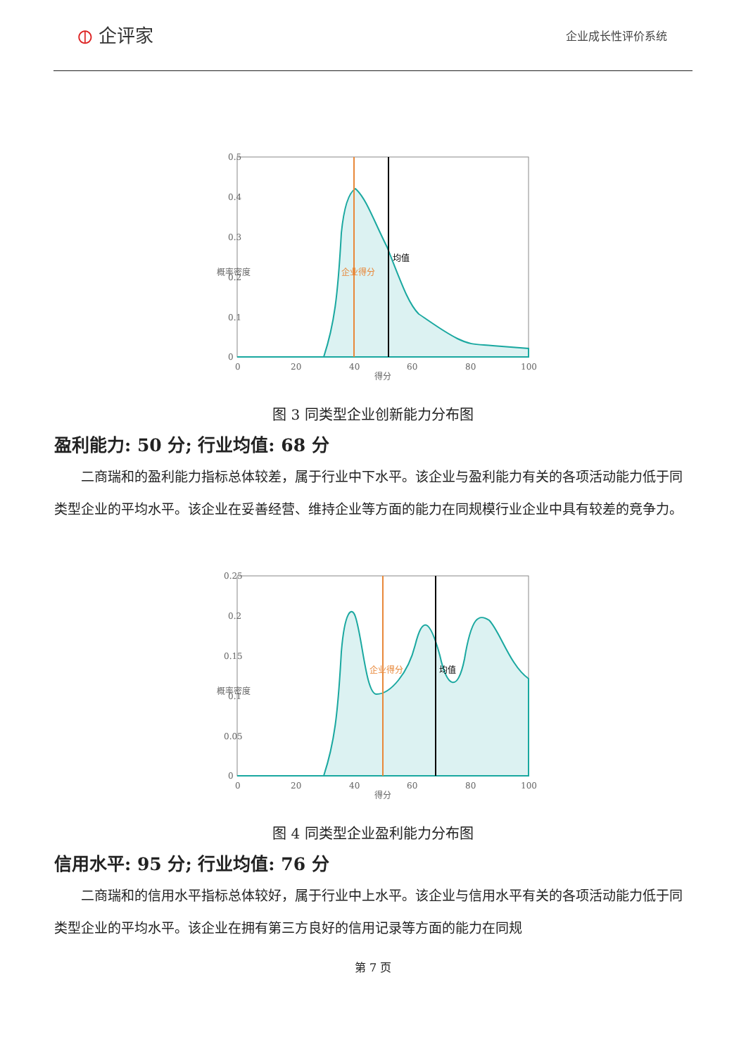⦶ 企评家
企业成长性评价系统
0.5
0.4
0.3
0.2
0.1
0
0
20
40
60
80
100
得分
概率密度
企业得分
均值
图 3 同类型企业创新能力分布图
盈利能力: 50 分; 行业均值: 68 分
二商瑞和的盈利能力指标总体较差，属于行业中下水平。该企业与盈利能力有关的各项活动能力低于同类型企业的平均水平。该企业在妥善经营、维持企业等方面的能力在同规模行业企业中具有较差的竞争力。
0.25
0.2
0.15
0.1
0.05
0
0
20
40
60
80
100
得分
概率密度
企业得分
均值
图 4 同类型企业盈利能力分布图
信用水平: 95 分; 行业均值: 76 分
二商瑞和的信用水平指标总体较好，属于行业中上水平。该企业与信用水平有关的各项活动能力低于同类型企业的平均水平。该企业在拥有第三方良好的信用记录等方面的能力在同规
第 7 页